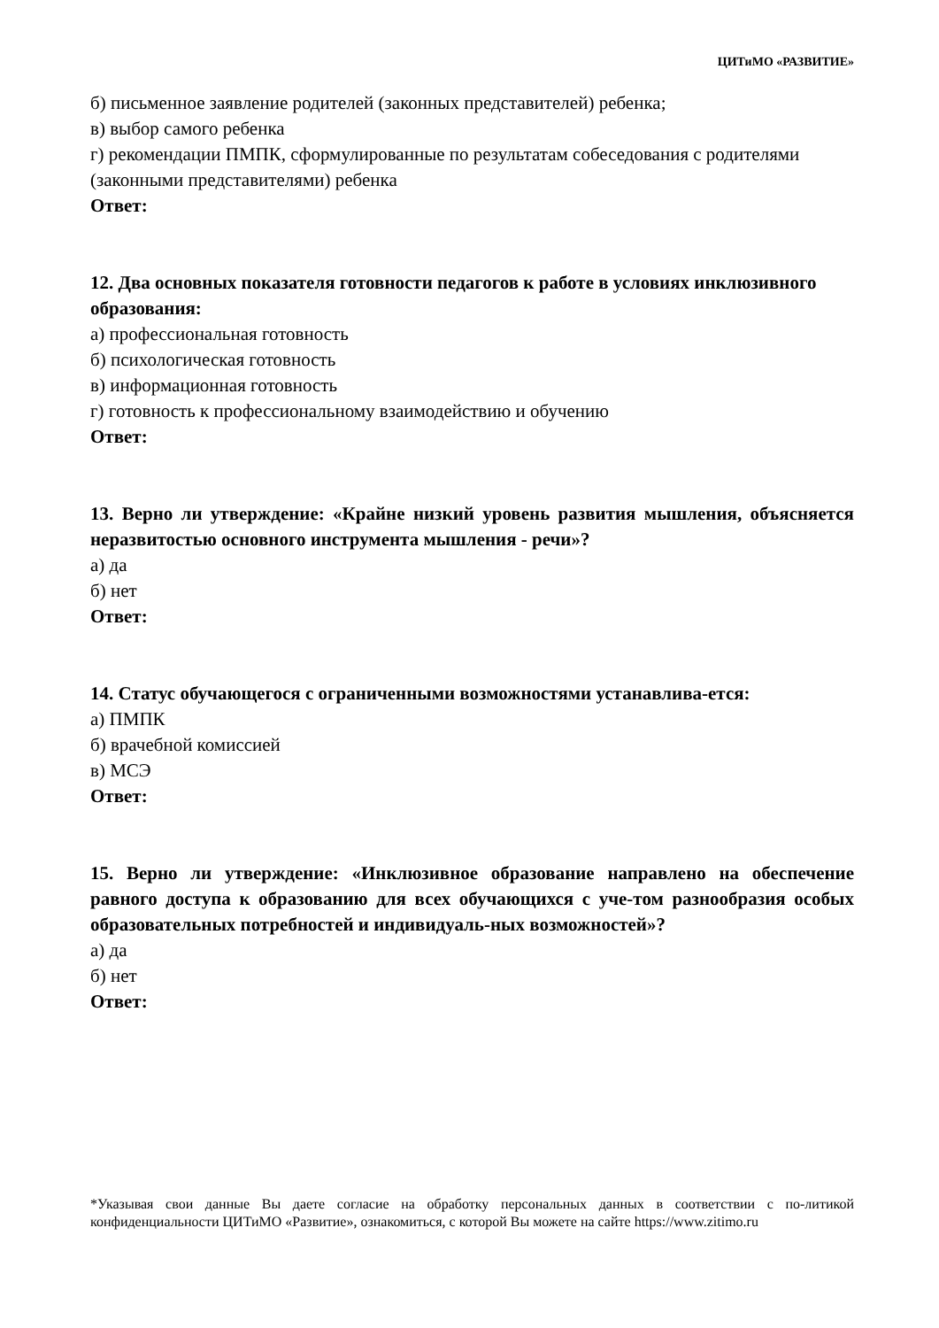ЦИТиМО «РАЗВИТИЕ»
б) письменное заявление родителей (законных представителей) ребенка;
в) выбор самого ребенка
г) рекомендации ПМПК, сформулированные по результатам собеседования с родителями (законными представителями) ребенка
Ответ:
12. Два основных показателя готовности педагогов к работе в условиях инклюзивного образования:
а) профессиональная готовность
б) психологическая готовность
в) информационная готовность
г) готовность к профессиональному взаимодействию и обучению
Ответ:
13. Верно ли утверждение: «Крайне низкий уровень развития мышления, объясняется неразвитостью основного инструмента мышления - речи»?
а) да
б) нет
Ответ:
14. Статус обучающегося с ограниченными возможностями устанавлива-ется:
а) ПМПК
б) врачебной комиссией
в) МСЭ
Ответ:
15. Верно ли утверждение: «Инклюзивное образование направлено на обеспечение равного доступа к образованию для всех обучающихся с уче-том разнообразия особых образовательных потребностей и индивидуаль-ных возможностей»?
а) да
б) нет
Ответ:
*Указывая свои данные Вы даете согласие на обработку персональных данных в соответствии с по-литикой конфиденциальности ЦИТиМО «Развитие», ознакомиться, с которой Вы можете на сайте https://www.zitimo.ru